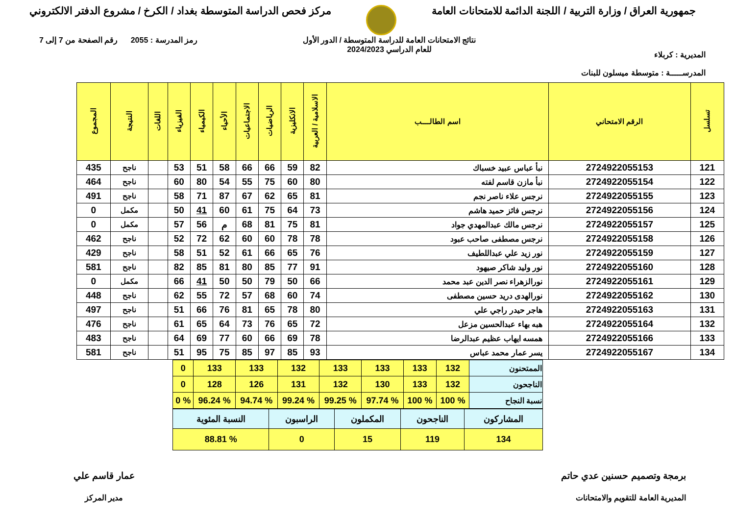جمهورية العراق / وزارة التربية / اللجنة الدائمة للامتحانات العامة
مركز فحص الدراسة المتوسطة بغداد / الكرخ / مشروع الدفتر الالكتروني
المديرية : كربلاء
المدرســـــة : متوسطة ميسلون للبنات
نتائج الامتحانات العامة للدراسة المتوسطة / الدور الأول
للعام الدراسي 2024/2023
رمز المدرسة : 2055 رقم الصفحة من 7 إلى 7
| تسلسل | الرقم الامتحاني | اسم الطالــــب | الاسلامية / العربية | الانكليزية | الرياضيات | الاجتماعيات | الأحياء | الكيمياء | الفيزياء | اللغات | النتيجة | المجموع |
| --- | --- | --- | --- | --- | --- | --- | --- | --- | --- | --- | --- | --- |
| 121 | 2724922055153 | نبأ عباس عبيد خسباك | 82 | 59 | 66 | 66 | 58 | 51 | 53 | | ناجح | 435 |
| 122 | 2724922055154 | نبأ مازن قاسم لفته | 80 | 60 | 75 | 55 | 54 | 80 | 60 | | ناجح | 464 |
| 123 | 2724922055155 | نرجس علاء ناصر نجم | 81 | 65 | 62 | 67 | 87 | 71 | 58 | | ناجح | 491 |
| 124 | 2724922055156 | نرجس فائز حميد هاشم | 73 | 64 | 75 | 61 | 60 | 41 | 50 | | مكمل | 0 |
| 125 | 2724922055157 | نرجس مالك عبدالمهدي جواد | 81 | 75 | 81 | 68 | م | 56 | 57 | | مكمل | 0 |
| 126 | 2724922055158 | نرجس مصطفى صاحب عبود | 78 | 78 | 60 | 60 | 62 | 72 | 52 | | ناجح | 462 |
| 127 | 2724922055159 | نور زيد علي عبداللطيف | 76 | 65 | 66 | 61 | 52 | 51 | 58 | | ناجح | 429 |
| 128 | 2724922055160 | نور وليد شاكر صيهود | 91 | 77 | 85 | 80 | 81 | 85 | 82 | | ناجح | 581 |
| 129 | 2724922055161 | نورالزهراء نصر الدين عبد محمد | 66 | 50 | 79 | 50 | 50 | 41 | 66 | | مكمل | 0 |
| 130 | 2724922055162 | نورالهدى دريد حسين مصطفى | 74 | 60 | 68 | 57 | 72 | 55 | 62 | | ناجح | 448 |
| 131 | 2724922055163 | هاجر حيدر راجي علي | 80 | 78 | 65 | 81 | 76 | 66 | 51 | | ناجح | 497 |
| 132 | 2724922055164 | هبه بهاء عبدالحسين مزعل | 72 | 65 | 76 | 73 | 64 | 65 | 61 | | ناجح | 476 |
| 133 | 2724922055166 | همسه ايهاب عظيم عبدالرضا | 78 | 69 | 66 | 60 | 77 | 69 | 64 | | ناجح | 483 |
| 134 | 2724922055167 | يسر عمار محمد عباس | 93 | 85 | 97 | 85 | 75 | 95 | 51 | | ناجح | 581 |
| الممتحنون | 132 | 133 | 133 | 133 | 132 | 133 | 133 | 0 |
| الناجحون | 132 | 133 | 130 | 132 | 131 | 126 | 128 | 0 |
| نسبة النجاح | % 100 | % 100 | % 97.74 | % 99.25 | % 99.24 | % 94.74 | % 96.24 | % 0 |
| المشاركون | الناجحون | المكملون | الراسبون | النسبة المئوية |
| 134 | 119 | 15 | 0 | % 88.81 |
برمجة وتصميم حسنين عدي حاتم
المديرية العامة للتقويم والامتحانات
عمار قاسم علي
مدير المركز